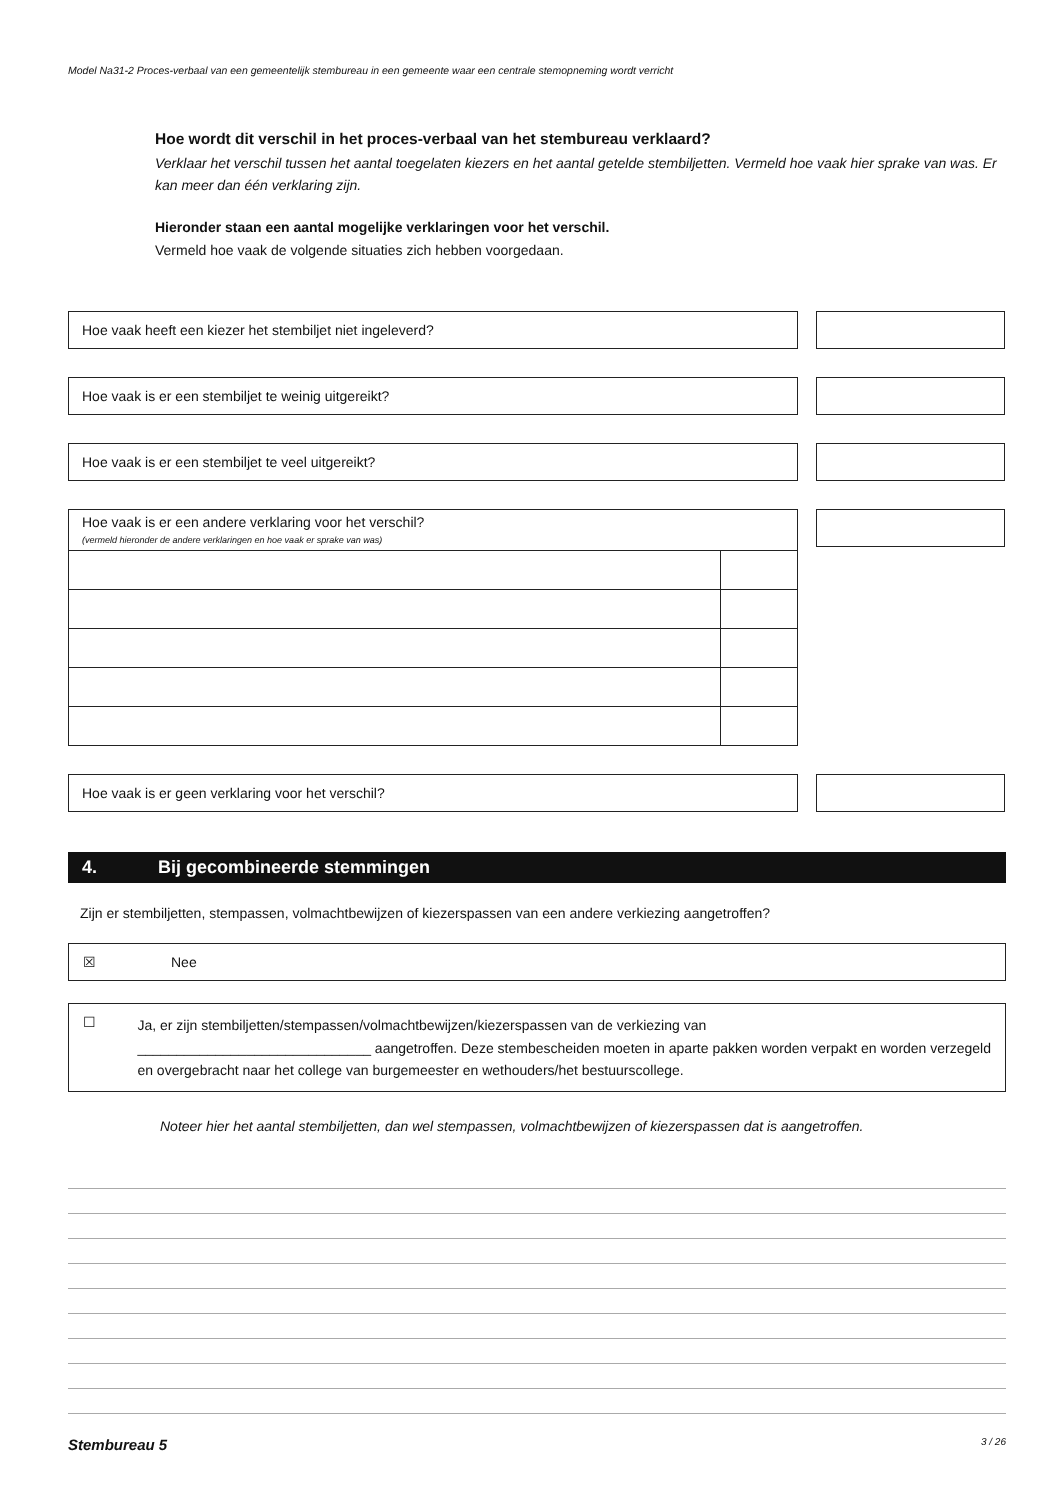Model Na31-2 Proces-verbaal van een gemeentelijk stembureau in een gemeente waar een centrale stemopneming wordt verricht
Hoe wordt dit verschil in het proces-verbaal van het stembureau verklaard?
Verklaar het verschil tussen het aantal toegelaten kiezers en het aantal getelde stembiljetten. Vermeld hoe vaak hier sprake van was. Er kan meer dan één verklaring zijn.
Hieronder staan een aantal mogelijke verklaringen voor het verschil.
Vermeld hoe vaak de volgende situaties zich hebben voorgedaan.
Hoe vaak heeft een kiezer het stembiljet niet ingeleverd?
Hoe vaak is er een stembiljet te weinig uitgereikt?
Hoe vaak is er een stembiljet te veel uitgereikt?
Hoe vaak is er een andere verklaring voor het verschil?
(vermeld hieronder de andere verklaringen en hoe vaak er sprake van was)
Hoe vaak is er geen verklaring voor het verschil?
4. Bij gecombineerde stemmingen
Zijn er stembiljetten, stempassen, volmachtbewijzen of kiezerspassen van een andere verkiezing aangetroffen?
☒ Nee
☐
Ja, er zijn stembiljetten/stempassen/volmachtbewijzen/kiezerspassen van de verkiezing van
______________________________ aangetroffen. Deze stembescheiden moeten in aparte pakken worden verpakt en worden verzegeld en overgebracht naar het college van burgemeester en wethouders/het bestuurscollege.
Noteer hier het aantal stembiljetten, dan wel stempassen, volmachtbewijzen of kiezerspassen dat is aangetroffen.
Stembureau 5 3 / 26